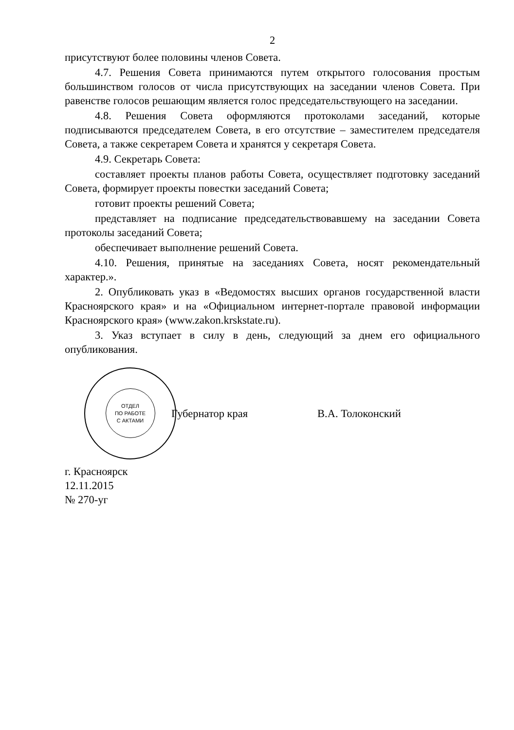2
присутствуют более половины членов Совета.
4.7. Решения Совета принимаются путем открытого голосования простым большинством голосов от числа присутствующих на заседании членов Совета. При равенстве голосов решающим является голос председательствующего на заседании.
4.8. Решения Совета оформляются протоколами заседаний, которые подписываются председателем Совета, в его отсутствие – заместителем председателя Совета, а также секретарем Совета и хранятся у секретаря Совета.
4.9. Секретарь Совета:
составляет проекты планов работы Совета, осуществляет подготовку заседаний Совета, формирует проекты повестки заседаний Совета;
готовит проекты решений Совета;
представляет на подписание председательствовавшему на заседании Совета протоколы заседаний Совета;
обеспечивает выполнение решений Совета.
4.10. Решения, принятые на заседаниях Совета, носят рекомендательный характер.».
2. Опубликовать указ в «Ведомостях высших органов государственной власти Красноярского края» и на «Официальном интернет-портале правовой информации Красноярского края» (www.zakon.krskstate.ru).
3. Указ вступает в силу в день, следующий за днем его официального опубликования.
ОТДЕЛ
ПО РАБОТЕ
С АКТАМИ
Губернатор края В.А. Толоконский
г. Красноярск
12.11.2015
№ 270-уг